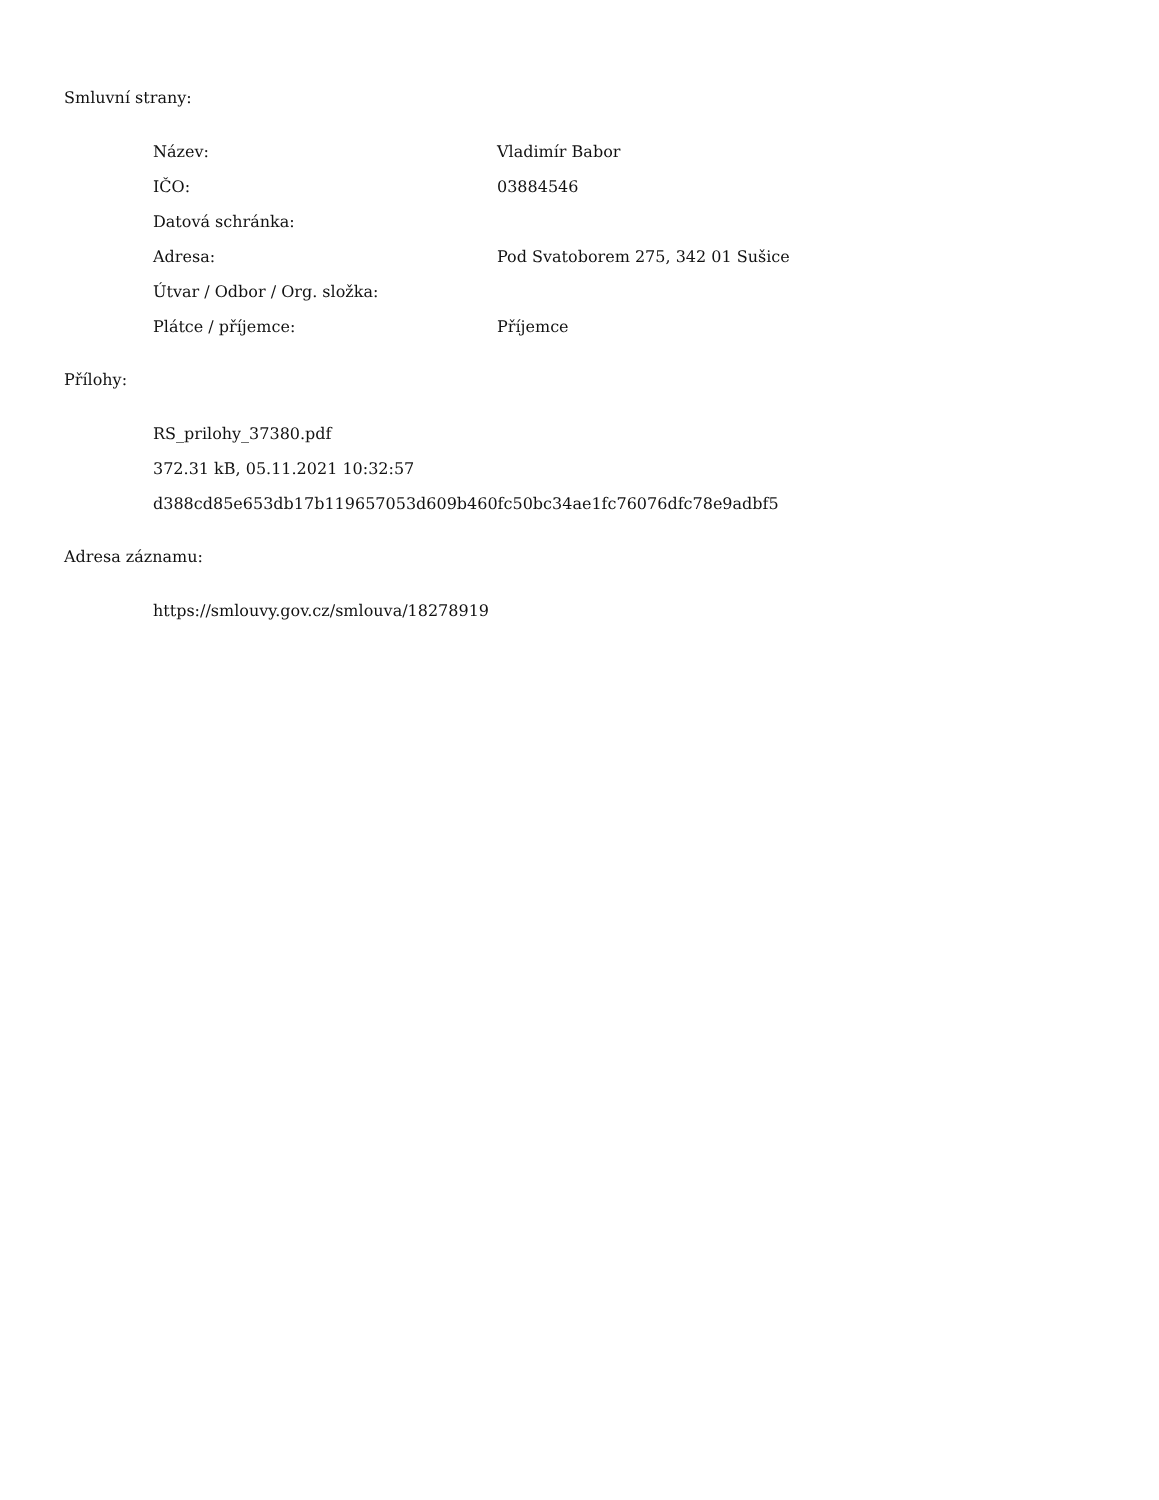Smluvní strany:
| Název: | Vladimír Babor |
| IČO: | 03884546 |
| Datová schránka: | |
| Adresa: | Pod Svatoborem 275, 342 01 Sušice |
| Útvar / Odbor / Org. složka: | |
| Plátce / příjemce: | Příjemce |
Přílohy:
RS_prilohy_37380.pdf
372.31 kB, 05.11.2021 10:32:57
d388cd85e653db17b119657053d609b460fc50bc34ae1fc76076dfc78e9adbf5
Adresa záznamu:
https://smlouvy.gov.cz/smlouva/18278919